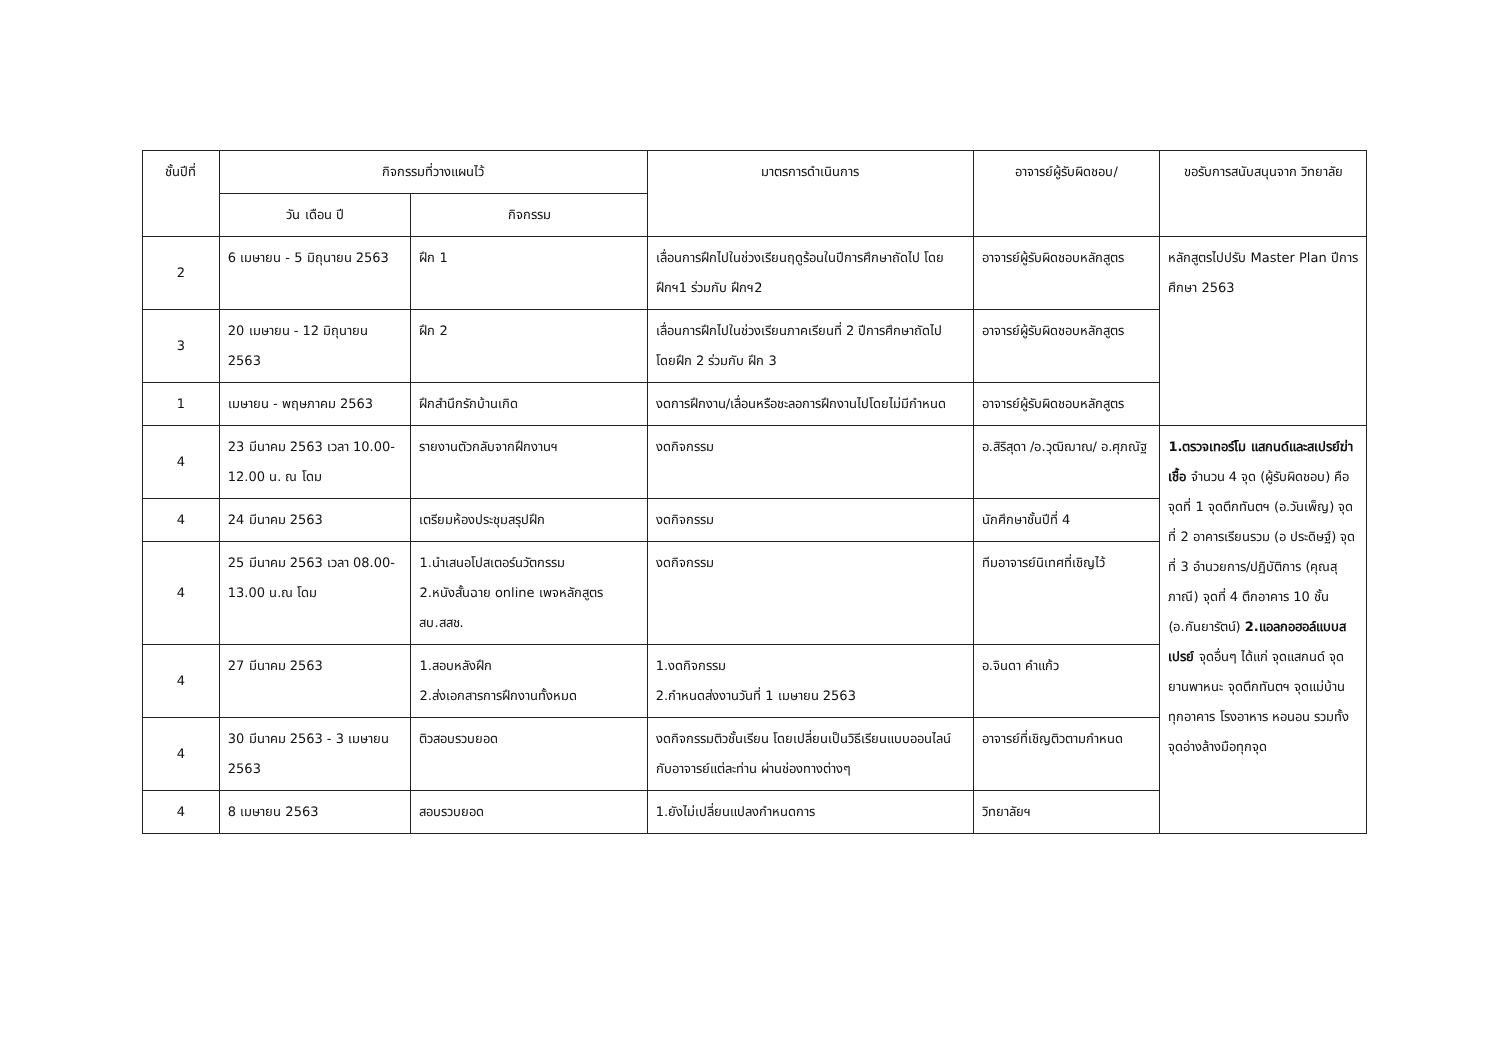| ชั้นปีที่ | กิจกรรมที่วางแผนไว้ | | มาตรการดำเนินการ | อาจารย์ผู้รับผิดชอบ/ | ขอรับการสนับสนุนจาก วิทยาลัย |
| --- | --- | --- | --- | --- | --- |
| | วัน เดือน ปี | กิจกรรม | | | |
| 2 | 6 เมษายน - 5 มิถุนายน 2563 | ฝึก 1 | เลื่อนการฝึกไปในช่วงเรียนฤดูร้อนในปีการศึกษาถัดไป โดยฝึกฯ1 ร่วมกับ ฝึกฯ2 | อาจารย์ผู้รับผิดชอบหลักสูตร | หลักสูตรไปปรับ Master Plan ปีการศึกษา 2563 |
| 3 | 20 เมษายน - 12 มิถุนายน 2563 | ฝึก 2 | เลื่อนการฝึกไปในช่วงเรียนภาคเรียนที่ 2 ปีการศึกษาถัดไป โดยฝึก 2 ร่วมกับ ฝึก 3 | อาจารย์ผู้รับผิดชอบหลักสูตร | |
| 1 | เมษายน - พฤษภาคม 2563 | ฝึกสำนึกรักบ้านเกิด | งดการฝึกงาน/เลื่อนหรือชะลอการฝึกงานไปโดยไม่มีกำหนด | อาจารย์ผู้รับผิดชอบหลักสูตร | |
| 4 | 23 มีนาคม 2563 เวลา 10.00-12.00 น. ณ โดม | รายงานตัวกลับจากฝึกงานฯ | งดกิจกรรม | อ.สิริสุดา /อ.วุฒิฌาณ/ อ.ศุภณัฐ | 1.ตรวจเทอร์โม แสกนด์และสเปรย์ฆ่าเชื้อ จำนวน 4 จุด (ผู้รับผิดชอบ) คือ จุดที่ 1 จุดตึกทันตฯ (อ.วันเพ็ญ) จุดที่ 2 อาคารเรียนรวม (อ ประดิษฐ์) จุดที่ 3 อำนวยการ/ปฏิบัติการ (คุณสุภาณี) จุดที่ 4 ตึกอาคาร 10 ชั้น (อ.กันยารัตน์) 2.แอลกอฮอล์แบบสเปรย์ จุดอื่นๆ ได้แก่ จุดแสกนด์ จุดยานพาหนะ จุดตึกทันตฯ จุดแม่บ้านทุกอาคาร โรงอาหาร หอนอน รวมทั้งจุดอ่างล้างมือทุกจุด |
| 4 | 24 มีนาคม 2563 | เตรียมห้องประชุมสรุปฝึก | งดกิจกรรม | นักศึกษาชั้นปีที่ 4 | |
| 4 | 25 มีนาคม 2563 เวลา 08.00-13.00 น.ณ โดม | 1.นำเสนอโปสเตอร์นวัตกรรม 2.หนังสั้นฉาย online เพจหลักสูตร สบ.สสช. | งดกิจกรรม | ทีมอาจารย์นิเทศที่เชิญไว้ | |
| 4 | 27 มีนาคม 2563 | 1.สอบหลังฝึก 2.ส่งเอกสารการฝึกงานทั้งหมด | 1.งดกิจกรรม 2.กำหนดส่งงานวันที่ 1 เมษายน 2563 | อ.จินดา คำแก้ว | |
| 4 | 30 มีนาคม 2563 - 3 เมษายน 2563 | ติวสอบรวบยอด | งดกิจกรรมติวชั้นเรียน โดยเปลี่ยนเป็นวิธีเรียนแบบออนไลน์กับอาจารย์แต่ละท่าน ผ่านช่องทางต่างๆ | อาจารย์ที่เชิญติวตามกำหนด | |
| 4 | 8 เมษายน 2563 | สอบรวบยอด | 1.ยังไม่เปลี่ยนแปลงกำหนดการ | วิทยาลัยฯ | |